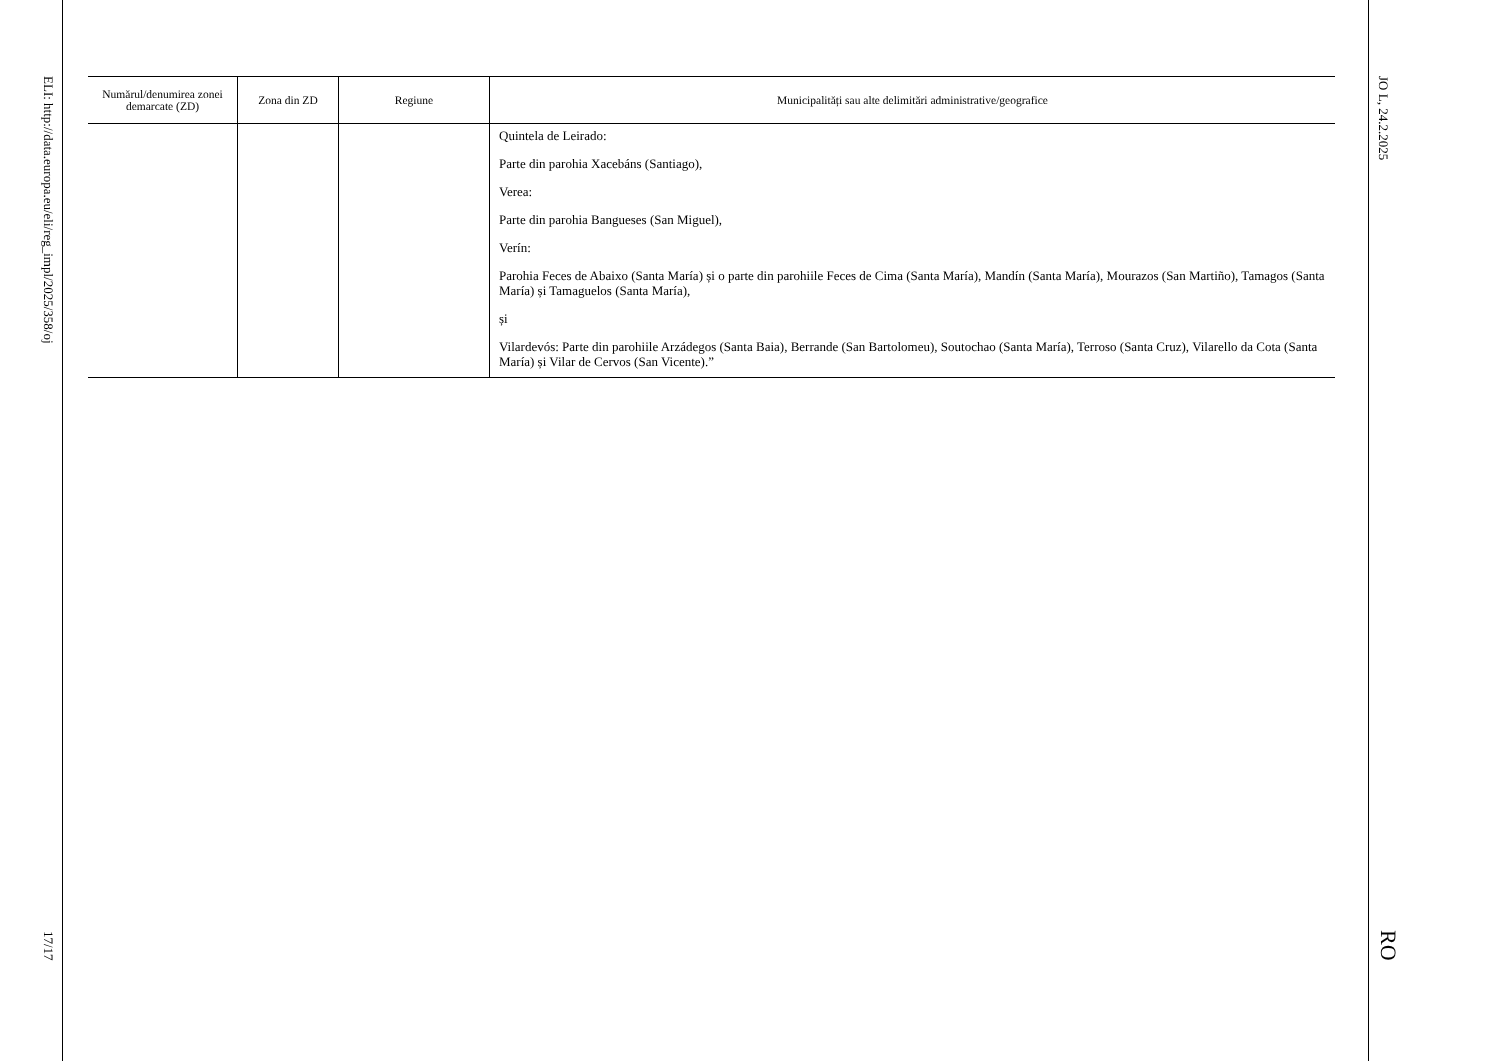JO L, 24.2.2025
RO
| Numărul/denumirea zonei demarcate (ZD) | Zona din ZD | Regiune | Municipalități sau alte delimitări administrative/geografice |
| --- | --- | --- | --- |
| | | | Quintela de Leirado: Parte din parohia Xacebáns (Santiago), Verea: Parte din parohia Bangueses (San Miguel), Verín: Parohia Feces de Abaixo (Santa María) și o parte din parohiile Feces de Cima (Santa María), Mandín (Santa María), Mourazos (San Martiño), Tamagos (Santa María) și Tamaguelos (Santa María), și Vilardevós: Parte din parohiile Arzádegos (Santa Baia), Berrande (San Bartolomeu), Soutochao (Santa María), Terroso (Santa Cruz), Vilarello da Cota (Santa María) și Vilar de Cervos (San Vicente).” |
ELI: http://data.europa.eu/eli/reg_impl/2025/358/oj
17/17